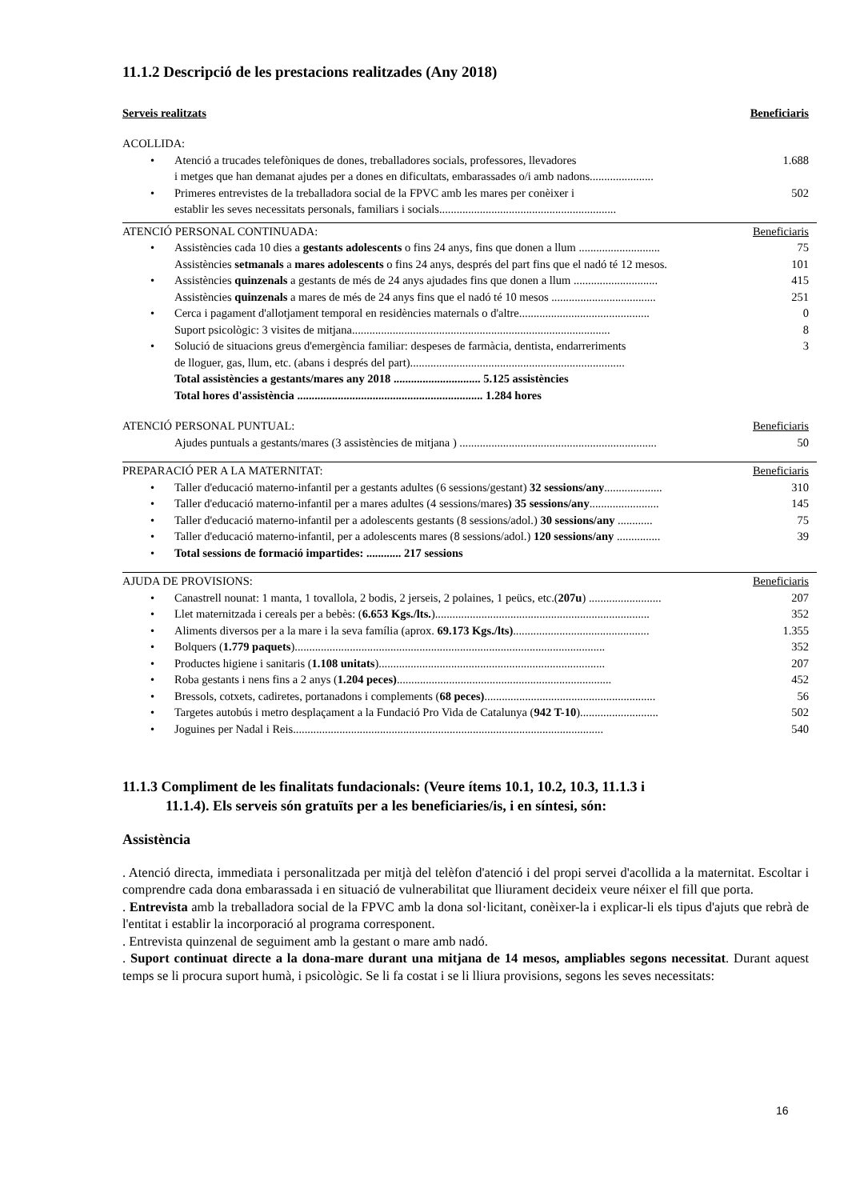11.1.2 Descripció de les prestacions realitzades (Any 2018)
Serveis realitzats Beneficiaris
ACOLLIDA:
• Atenció a trucades telefòniques de dones, treballadores socials, professores, llevadores
i metges que han demanat ajudes per a dones en dificultats, embarassades o/i amb nadons...................... 1.688
• Primeres entrevistes de la treballadora social de la FPVC amb les mares per conèixer i
establir les seves necessitats personals, familiars i socials............................................................. 502
ATENCIÓ PERSONAL CONTINUADA: Beneficiaris
• Assistències cada 10 dies a gestants adolescents o fins 24 anys, fins que donen a llum ............................ 75
Assistències setmanals a mares adolescents o fins 24 anys, després del part fins que el nadó té 12 mesos. 101
• Assistències quinzenals a gestants de més de 24 anys ajudades fins que donen a llum ............................. 415
Assistències quinzenals a mares de més de 24 anys fins que el nadó té 10 mesos .................................... 251
• Cerca i pagament d'allotjament temporal en residències maternals o d'altre............................................. 0
Suport psicològic: 3 visites de mitjana......................................................................................... 8
• Solució de situacions greus d'emergència familiar: despeses de farmàcia, dentista, endarreriments
de lloguer, gas, llum, etc. (abans i després del part).......................................................................... 3
Total assistències a gestants/mares any 2018 .............................. 5.125 assistències
Total hores d'assistència ................................................................ 1.284 hores
ATENCIÓ PERSONAL PUNTUAL: Beneficiaris
Ajudes puntuals a gestants/mares (3 assistències de mitjana ) .................................................................... 50
PREPARACIÓ PER A LA MATERNITAT: Beneficiaris
• Taller d'educació materno-infantil per a gestants adultes (6 sessions/gestant) 32 sessions/any.................... 310
• Taller d'educació materno-infantil per a mares adultes (4 sessions/mares) 35 sessions/any........................ 145
• Taller d'educació materno-infantil per a adolescents gestants (8 sessions/adol.) 30 sessions/any ............ 75
• Taller d'educació materno-infantil, per a adolescents mares (8 sessions/adol.) 120 sessions/any ............... 39
• Total sessions de formació impartides: ............ 217 sessions
AJUDA DE PROVISIONS: Beneficiaris
• Canastrell nounat: 1 manta, 1 tovallola, 2 bodis, 2 jerseis, 2 polaines, 1 peücs, etc.(207u) ......................... 207
• Llet maternitzada i cereals per a bebès: (6.653 Kgs./lts.).......................................................................... 352
• Aliments diversos per a la mare i la seva família (aprox. 69.173 Kgs./lts)............................................... 1.355
• Bolquers (1.779 paquets)........................................................................................................... 352
• Productes higiene i sanitaris (1.108 unitats).............................................................................. 207
• Roba gestants i nens fins a 2 anys (1.204 peces).......................................................................... 452
• Bressols, cotxets, cadiretes, portanadons i complements (68 peces)........................................................... 56
• Targetes autobús i metro desplaçament a la Fundació Pro Vida de Catalunya (942 T-10)........................... 502
• Joguines per Nadal i Reis........................................................................................................... 540
11.1.3 Compliment de les finalitats fundacionals: (Veure ítems 10.1, 10.2, 10.3, 11.1.3 i
11.1.4). Els serveis són gratuïts per a les beneficiaries/is, i en síntesi, són:
Assistència
. Atenció directa, immediata i personalitzada per mitjà del telèfon d'atenció i del propi servei d'acollida a la maternitat. Escoltar i comprendre cada dona embarassada i en situació de vulnerabilitat que lliurament decideix veure néixer el fill que porta.
. Entrevista amb la treballadora social de la FPVC amb la dona sol·licitant, conèixer-la i explicar-li els tipus d'ajuts que rebrà de l'entitat i establir la incorporació al programa corresponent.
. Entrevista quinzenal de seguiment amb la gestant o mare amb nadó.
. Suport continuat directe a la dona-mare durant una mitjana de 14 mesos, ampliables segons necessitat. Durant aquest temps se li procura suport humà, i psicològic. Se li fa costat i se li lliura provisions, segons les seves necessitats:
16